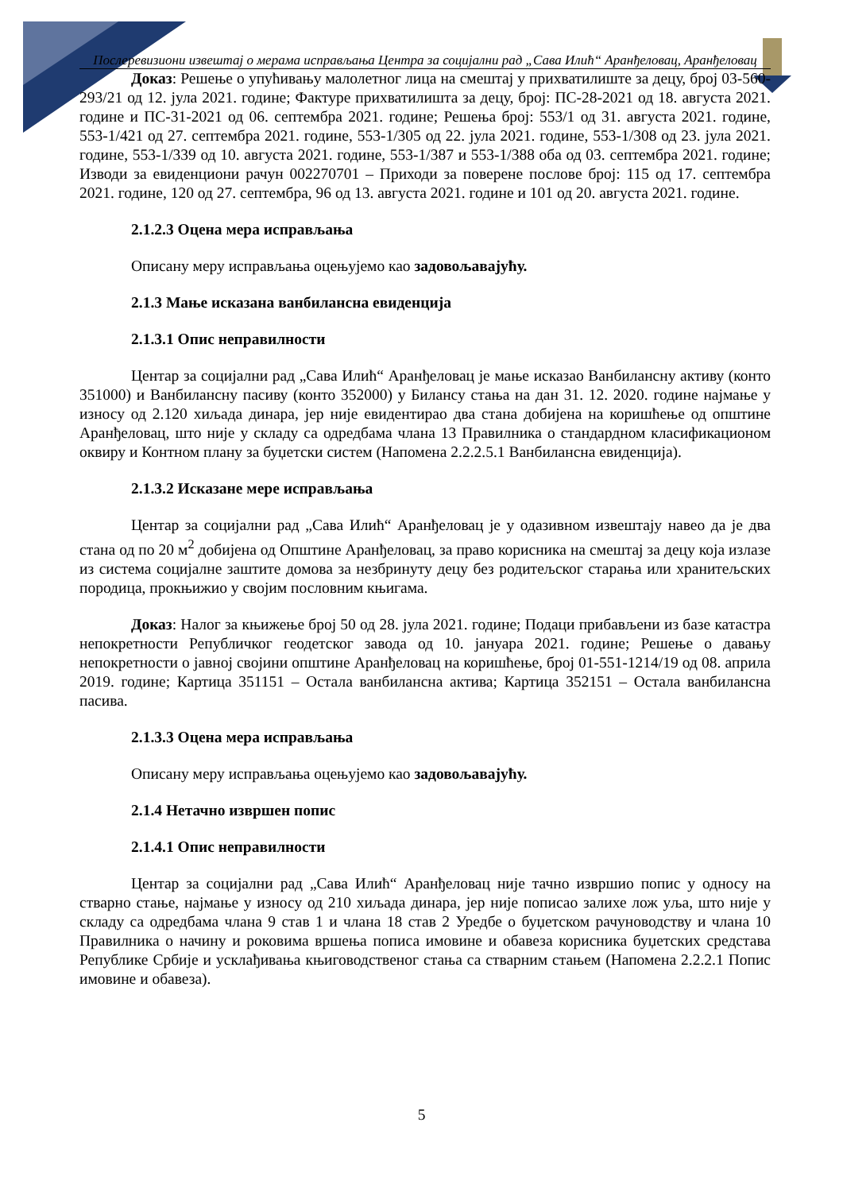Послеревизиони извештај о мерама исправљања Центра за социјални рад „Сава Илић“ Аранђеловац, Аранђеловац
Доказ: Решење о упућивању малолетног лица на смештај у прихватилиште за децу, број 03-560-293/21 од 12. јула 2021. године; Фактуре прихватилишта за децу, број: ПС-28-2021 од 18. августа 2021. године и ПС-31-2021 од 06. септембра 2021. године; Решења број: 553/1 од 31. августа 2021. године, 553-1/421 од 27. септембра 2021. године, 553-1/305 од 22. јула 2021. године, 553-1/308 од 23. јула 2021. године, 553-1/339 од 10. августа 2021. године, 553-1/387 и 553-1/388 оба од 03. септембра 2021. године; Изводи за евиденциони рачун 002270701 – Приходи за поверене послове број: 115 од 17. септембра 2021. године, 120 од 27. септембра, 96 од 13. августа 2021. године и 101 од 20. августа 2021. године.
2.1.2.3 Оцена мера исправљања
Описану меру исправљања оцењујемо као задовољавајућу.
2.1.3 Мање исказана ванбилансна евиденција
2.1.3.1 Опис неправилности
Центар за социјални рад „Сава Илић“ Аранђеловац је мање исказао Ванбилансну активу (конто 351000) и Ванбилансну пасиву (конто 352000) у Билансу стања на дан 31. 12. 2020. године најмање у износу од 2.120 хиљада динара, јер није евидентирао два стана добијена на коришћење од општине Аранђеловац, што није у складу са одредбама члана 13 Правилника о стандардном класификационом оквиру и Контном плану за буџетски систем (Напомена 2.2.2.5.1 Ванбилансна евиденција).
2.1.3.2 Исказане мере исправљања
Центар за социјални рад „Сава Илић“ Аранђеловац је у одазивном извештају навео да је два стана од по 20 м<sup>2</sup> добијена од Општине Аранђеловац, за право корисника на смештај за децу која излазе из система социјалне заштите домова за незбринуту децу без родитељског старања или хранитељских породица, прокњижио у својим пословним књигама.
Доказ: Налог за књижење број 50 од 28. јула 2021. године; Подаци прибављени из базе катастра непокретности Републичког геодетског завода од 10. јануара 2021. године; Решење о давању непокретности о јавној својини општине Аранђеловац на коришћење, број 01-551-1214/19 од 08. априла 2019. године; Картица 351151 – Остала ванбилансна актива; Картица 352151 – Остала ванбилансна пасива.
2.1.3.3 Оцена мера исправљања
Описану меру исправљања оцењујемо као задовољавајућу.
2.1.4 Нетачно извршен попис
2.1.4.1 Опис неправилности
Центар за социјални рад „Сава Илић“ Аранђеловац није тачно извршио попис у односу на стварно стање, најмање у износу од 210 хиљада динара, јер није пописао залихе лож уља, што није у складу са одредбама члана 9 став 1 и члана 18 став 2 Уредбе о буџетском рачуноводству и члана 10 Правилника о начину и роковима вршења пописа имовине и обавеза корисника буџетских средстава Републике Србије и усклађивања књиговодственог стања са стварним стањем (Напомена 2.2.2.1 Попис имовине и обавеза).
5